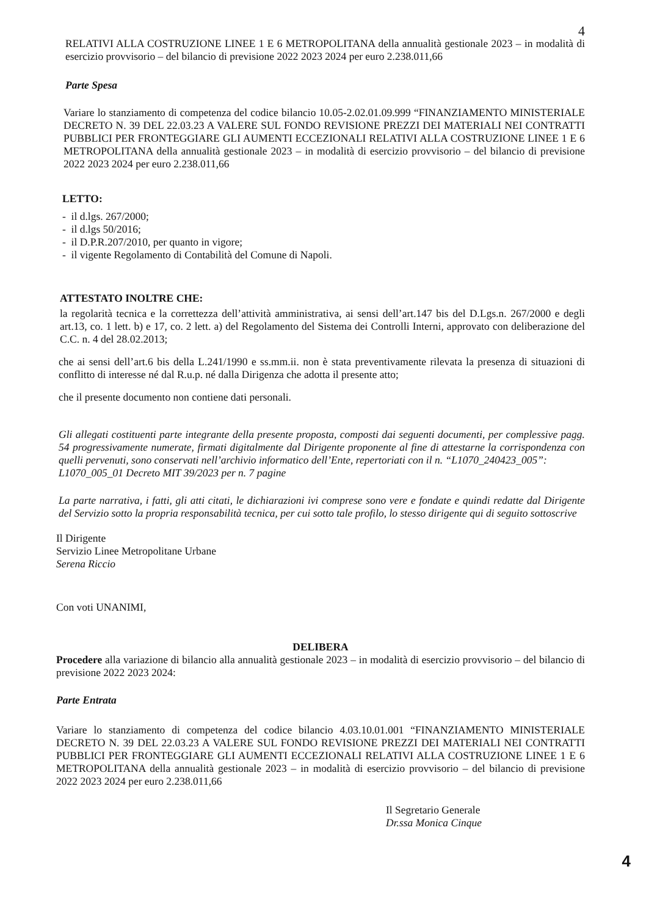4
RELATIVI ALLA COSTRUZIONE LINEE 1 E 6 METROPOLITANA della annualità gestionale 2023 – in modalità di esercizio provvisorio – del bilancio di previsione 2022 2023 2024 per euro 2.238.011,66
Parte Spesa
Variare lo stanziamento di competenza del codice bilancio 10.05-2.02.01.09.999 “FINANZIAMENTO MINISTERIALE DECRETO N. 39 DEL 22.03.23 A VALERE SUL FONDO REVISIONE PREZZI DEI MATERIALI NEI CONTRATTI PUBBLICI PER FRONTEGGIARE GLI AUMENTI ECCEZIONALI RELATIVI ALLA COSTRUZIONE LINEE 1 E 6 METROPOLITANA della annualità gestionale 2023 – in modalità di esercizio provvisorio – del bilancio di previsione 2022 2023 2024 per euro 2.238.011,66
LETTO:
- il d.lgs. 267/2000;
- il d.lgs 50/2016;
- il D.P.R.207/2010, per quanto in vigore;
- il vigente Regolamento di Contabilità del Comune di Napoli.
ATTESTATO INOLTRE CHE:
la regolarità tecnica e la correttezza dell’attività amministrativa, ai sensi dell’art.147 bis del D.Lgs.n. 267/2000 e degli art.13, co. 1 lett. b) e 17, co. 2 lett. a) del Regolamento del Sistema dei Controlli Interni, approvato con deliberazione del C.C. n. 4 del 28.02.2013;
che ai sensi dell’art.6 bis della L.241/1990 e ss.mm.ii. non è stata preventivamente rilevata la presenza di situazioni di conflitto di interesse né dal R.u.p. né dalla Dirigenza che adotta il presente atto;
che il presente documento non contiene dati personali.
Gli allegati costituenti parte integrante della presente proposta, composti dai seguenti documenti, per complessive pagg. 54 progressivamente numerate, firmati digitalmente dal Dirigente proponente al fine di attestarne la corrispondenza con quelli pervenuti, sono conservati nell’archivio informatico dell’Ente, repertoriati con il n. “L1070_240423_005”:
L1070_005_01 Decreto MIT 39/2023 per n. 7 pagine
La parte narrativa, i fatti, gli atti citati, le dichiarazioni ivi comprese sono vere e fondate e quindi redatte dal Dirigente del Servizio sotto la propria responsabilità tecnica, per cui sotto tale profilo, lo stesso dirigente qui di seguito sottoscrive
Il Dirigente
Servizio Linee Metropolitane Urbane
Serena Riccio
Con voti UNANIMI,
DELIBERA
Procedere alla variazione di bilancio alla annualità gestionale 2023 – in modalità di esercizio provvisorio – del bilancio di previsione 2022 2023 2024:
Parte Entrata
Variare lo stanziamento di competenza del codice bilancio 4.03.10.01.001 “FINANZIAMENTO MINISTERIALE DECRETO N. 39 DEL 22.03.23 A VALERE SUL FONDO REVISIONE PREZZI DEI MATERIALI NEI CONTRATTI PUBBLICI PER FRONTEGGIARE GLI AUMENTI ECCEZIONALI RELATIVI ALLA COSTRUZIONE LINEE 1 E 6 METROPOLITANA della annualità gestionale 2023 – in modalità di esercizio provvisorio – del bilancio di previsione 2022 2023 2024 per euro 2.238.011,66
Il Segretario Generale
Dr.ssa Monica Cinque
4